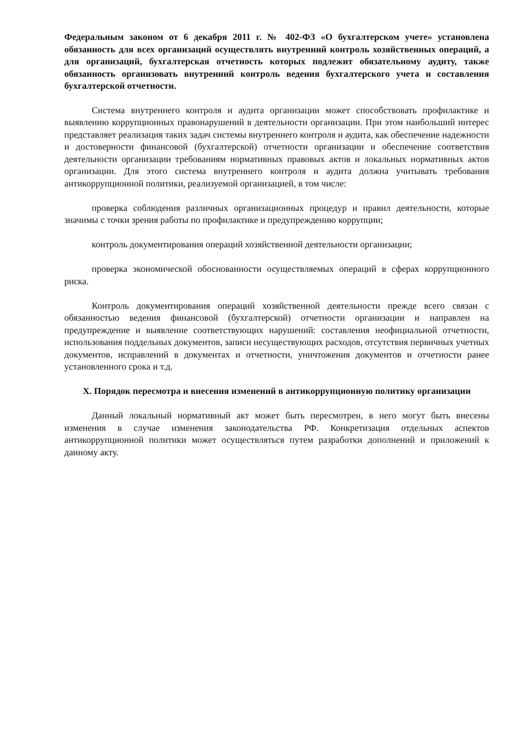Федеральным законом от 6 декабря 2011 г. № 402-ФЗ «О бухгалтерском учете» установлена обязанность для всех организаций осуществлять внутренний контроль хозяйственных операций, а для организаций, бухгалтерская отчетность которых подлежит обязательному аудиту, также обязанность организовать внутренний контроль ведения бухгалтерского учета и составления бухгалтерской отчетности.
Система внутреннего контроля и аудита организации может способствовать профилактике и выявлению коррупционных правонарушений в деятельности организации. При этом наибольший интерес представляет реализация таких задач системы внутреннего контроля и аудита, как обеспечение надежности и достоверности финансовой (бухгалтерской) отчетности организации и обеспечение соответствия деятельности организации требованиям нормативных правовых актов и локальных нормативных актов организации. Для этого система внутреннего контроля и аудита должна учитывать требования антикоррупционной политики, реализуемой организацией, в том числе:
проверка соблюдения различных организационных процедур и правил деятельности, которые значимы с точки зрения работы по профилактике и предупреждению коррупции;
контроль документирования операций хозяйственной деятельности организации;
проверка экономической обоснованности осуществляемых операций в сферах коррупционного риска.
Контроль документирования операций хозяйственной деятельности прежде всего связан с обязанностью ведения финансовой (бухгалтерской) отчетности организации и направлен на предупреждение и выявление соответствующих нарушений: составления неофициальной отчетности, использования поддельных документов, записи несуществующих расходов, отсутствия первичных учетных документов, исправлений в документах и отчетности, уничтожения документов и отчетности ранее установленного срока и т.д.
X. Порядок пересмотра и внесения изменений в антикоррупционную политику организации
Данный локальный нормативный акт может быть пересмотрен, в него могут быть внесены изменения в случае изменения законодательства РФ. Конкретизация отдельных аспектов антикоррупционной политики может осуществляться путем разработки дополнений и приложений к данному акту.